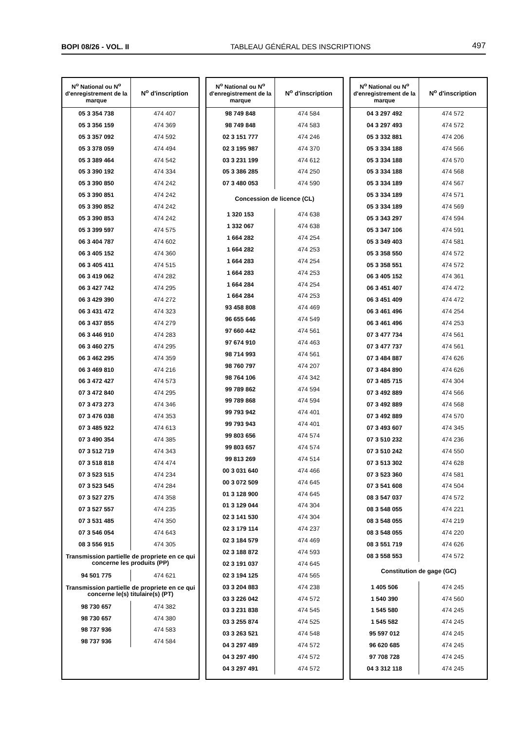BOPI 08/26 - VOL. II TABLEAU GÉNÉRAL DES INSCRIPTIONS 497
| N<sup>o</sup> National ou N<sup>o</sup> d'enregistrement de la marque | N<sup>o</sup> d'inscription |
| --- | --- |
| 05 3 354 738 | 474 407 |
| 05 3 356 159 | 474 369 |
| 05 3 357 092 | 474 592 |
| 05 3 378 059 | 474 494 |
| 05 3 389 464 | 474 542 |
| 05 3 390 192 | 474 334 |
| 05 3 390 850 | 474 242 |
| 05 3 390 851 | 474 242 |
| 05 3 390 852 | 474 242 |
| 05 3 390 853 | 474 242 |
| 05 3 399 597 | 474 575 |
| 06 3 404 787 | 474 602 |
| 06 3 405 152 | 474 360 |
| 06 3 405 411 | 474 515 |
| 06 3 419 062 | 474 282 |
| 06 3 427 742 | 474 295 |
| 06 3 429 390 | 474 272 |
| 06 3 431 472 | 474 323 |
| 06 3 437 855 | 474 279 |
| 06 3 446 910 | 474 283 |
| 06 3 460 275 | 474 295 |
| 06 3 462 295 | 474 359 |
| 06 3 469 810 | 474 216 |
| 06 3 472 427 | 474 573 |
| 07 3 472 840 | 474 295 |
| 07 3 473 273 | 474 346 |
| 07 3 476 038 | 474 353 |
| 07 3 485 922 | 474 613 |
| 07 3 490 354 | 474 385 |
| 07 3 512 719 | 474 343 |
| 07 3 518 818 | 474 474 |
| 07 3 523 515 | 474 234 |
| 07 3 523 545 | 474 284 |
| 07 3 527 275 | 474 358 |
| 07 3 527 557 | 474 235 |
| 07 3 531 485 | 474 350 |
| 07 3 546 054 | 474 643 |
| 08 3 556 915 | 474 305 |
| Transmission partielle de propriete en ce qui concerne les produits (PP) | |
| 94 501 775 | 474 621 |
| Transmission partielle de propriete en ce qui concerne le(s) titulaire(s) (PT) | |
| 98 730 657 | 474 382 |
| 98 730 657 | 474 380 |
| 98 737 936 | 474 583 |
| 98 737 936 | 474 584 |
| N<sup>o</sup> National ou N<sup>o</sup> d'enregistrement de la marque | N<sup>o</sup> d'inscription |
| --- | --- |
| 98 749 848 | 474 584 |
| 98 749 848 | 474 583 |
| 02 3 151 777 | 474 246 |
| 02 3 195 987 | 474 370 |
| 03 3 231 199 | 474 612 |
| 05 3 386 285 | 474 250 |
| 07 3 480 053 | 474 590 |
| Concession de licence (CL) | |
| 1 320 153 | 474 638 |
| 1 332 067 | 474 638 |
| 1 664 282 | 474 254 |
| 1 664 282 | 474 253 |
| 1 664 283 | 474 254 |
| 1 664 283 | 474 253 |
| 1 664 284 | 474 254 |
| 1 664 284 | 474 253 |
| 93 458 808 | 474 469 |
| 96 655 646 | 474 549 |
| 97 660 442 | 474 561 |
| 97 674 910 | 474 463 |
| 98 714 993 | 474 561 |
| 98 760 797 | 474 207 |
| 98 764 106 | 474 342 |
| 99 789 862 | 474 594 |
| 99 789 868 | 474 594 |
| 99 793 942 | 474 401 |
| 99 793 943 | 474 401 |
| 99 803 656 | 474 574 |
| 99 803 657 | 474 574 |
| 99 813 269 | 474 514 |
| 00 3 031 640 | 474 466 |
| 00 3 072 509 | 474 645 |
| 01 3 128 900 | 474 645 |
| 01 3 129 044 | 474 304 |
| 02 3 141 530 | 474 304 |
| 02 3 179 114 | 474 237 |
| 02 3 184 579 | 474 469 |
| 02 3 188 872 | 474 593 |
| 02 3 191 037 | 474 645 |
| 02 3 194 125 | 474 565 |
| 03 3 204 883 | 474 238 |
| 03 3 226 042 | 474 572 |
| 03 3 231 838 | 474 545 |
| 03 3 255 874 | 474 525 |
| 03 3 263 521 | 474 548 |
| 04 3 297 489 | 474 572 |
| 04 3 297 490 | 474 572 |
| 04 3 297 491 | 474 572 |
| N<sup>o</sup> National ou N<sup>o</sup> d'enregistrement de la marque | N<sup>o</sup> d'inscription |
| --- | --- |
| 04 3 297 492 | 474 572 |
| 04 3 297 493 | 474 572 |
| 05 3 332 881 | 474 206 |
| 05 3 334 188 | 474 566 |
| 05 3 334 188 | 474 570 |
| 05 3 334 188 | 474 568 |
| 05 3 334 189 | 474 567 |
| 05 3 334 189 | 474 571 |
| 05 3 334 189 | 474 569 |
| 05 3 343 297 | 474 594 |
| 05 3 347 106 | 474 591 |
| 05 3 349 403 | 474 581 |
| 05 3 358 550 | 474 572 |
| 05 3 358 551 | 474 572 |
| 06 3 405 152 | 474 361 |
| 06 3 451 407 | 474 472 |
| 06 3 451 409 | 474 472 |
| 06 3 461 496 | 474 254 |
| 06 3 461 496 | 474 253 |
| 07 3 477 734 | 474 561 |
| 07 3 477 737 | 474 561 |
| 07 3 484 887 | 474 626 |
| 07 3 484 890 | 474 626 |
| 07 3 485 715 | 474 304 |
| 07 3 492 889 | 474 566 |
| 07 3 492 889 | 474 568 |
| 07 3 492 889 | 474 570 |
| 07 3 493 607 | 474 345 |
| 07 3 510 232 | 474 236 |
| 07 3 510 242 | 474 550 |
| 07 3 513 302 | 474 628 |
| 07 3 523 360 | 474 581 |
| 07 3 541 608 | 474 504 |
| 08 3 547 037 | 474 572 |
| 08 3 548 055 | 474 221 |
| 08 3 548 055 | 474 219 |
| 08 3 548 055 | 474 220 |
| 08 3 551 719 | 474 626 |
| 08 3 558 553 | 474 572 |
| Constitution de gage (GC) | |
| 1 405 506 | 474 245 |
| 1 540 390 | 474 560 |
| 1 545 580 | 474 245 |
| 1 545 582 | 474 245 |
| 95 597 012 | 474 245 |
| 96 620 685 | 474 245 |
| 97 708 728 | 474 245 |
| 04 3 312 118 | 474 245 |